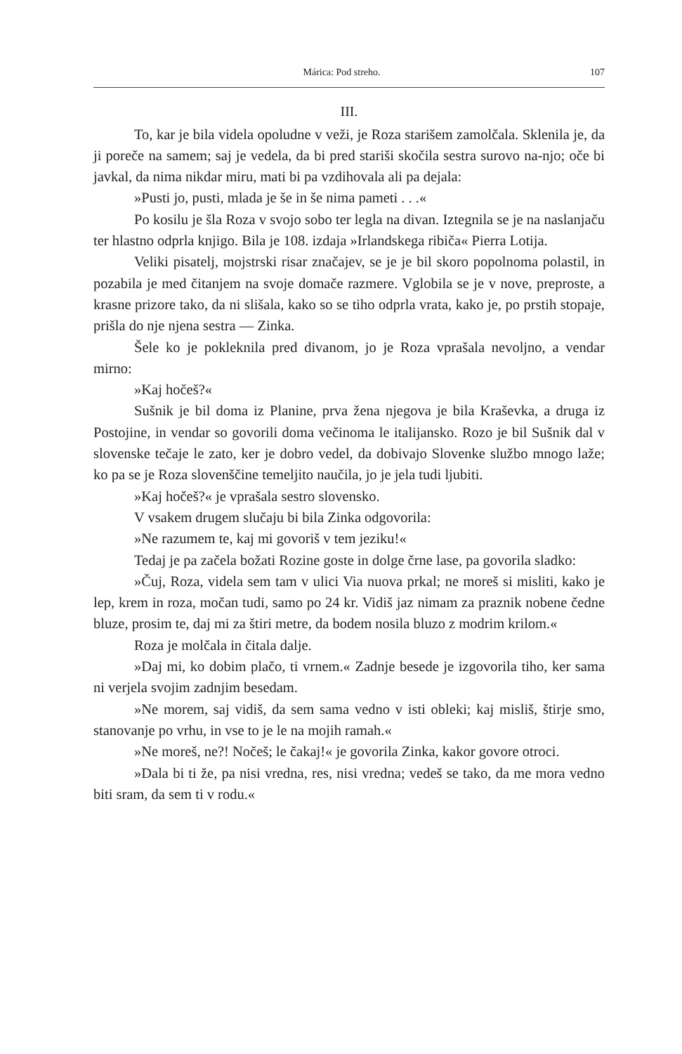Márica: Pod streho. 107
III.
To, kar je bila videla opoludne v veži, je Roza starišem zamolčala. Sklenila je, da ji poreče na samem; saj je vedela, da bi pred stariši skočila sestra surovo na-njo; oče bi javkal, da nima nikdar miru, mati bi pa vzdihovala ali pa dejala:
»Pusti jo, pusti, mlada je še in še nima pameti . . .«
Po kosilu je šla Roza v svojo sobo ter legla na divan. Iztegnila se je na naslanjaču ter hlastno odprla knjigo. Bila je 108. izdaja »Irlandskega ribiča« Pierra Lotija.
Veliki pisatelj, mojstrski risar značajev, se je je bil skoro popolnoma polastil, in pozabila je med čitanjem na svoje domače razmere. Vglobila se je v nove, preproste, a krasne prizore tako, da ni slišala, kako so se tiho odprla vrata, kako je, po prstih stopaje, prišla do nje njena sestra — Zinka.
Šele ko je pokleknila pred divanom, jo je Roza vprašala nevoljno, a vendar mirno:
»Kaj hočeš?«
Sušnik je bil doma iz Planine, prva žena njegova je bila Kraševka, a druga iz Postojine, in vendar so govorili doma večinoma le italijansko. Rozo je bil Sušnik dal v slovenske tečaje le zato, ker je dobro vedel, da dobivajo Slovenke službo mnogo laže; ko pa se je Roza slovenščine temeljito naučila, jo je jela tudi ljubiti.
»Kaj hočeš?« je vprašala sestro slovensko.
V vsakem drugem slučaju bi bila Zinka odgovorila:
»Ne razumem te, kaj mi govoriš v tem jeziku!«
Tedaj je pa začela božati Rozine goste in dolge črne lase, pa govorila sladko:
»Čuj, Roza, videla sem tam v ulici Via nuova prkal; ne moreš si misliti, kako je lep, krem in roza, močan tudi, samo po 24 kr. Vidiš jaz nimam za praznik nobene čedne bluze, prosim te, daj mi za štiri metre, da bodem nosila bluzo z modrim krilom.«
Roza je molčala in čitala dalje.
»Daj mi, ko dobim plačo, ti vrnem.« Zadnje besede je izgovorila tiho, ker sama ni verjela svojim zadnjim besedam.
»Ne morem, saj vidiš, da sem sama vedno v isti obleki; kaj misliš, štirje smo, stanovanje po vrhu, in vse to je le na mojih ramah.«
»Ne moreš, ne?! Nočeš; le čakaj!« je govorila Zinka, kakor govore otroci.
»Dala bi ti že, pa nisi vredna, res, nisi vredna; vedeš se tako, da me mora vedno biti sram, da sem ti v rodu.«